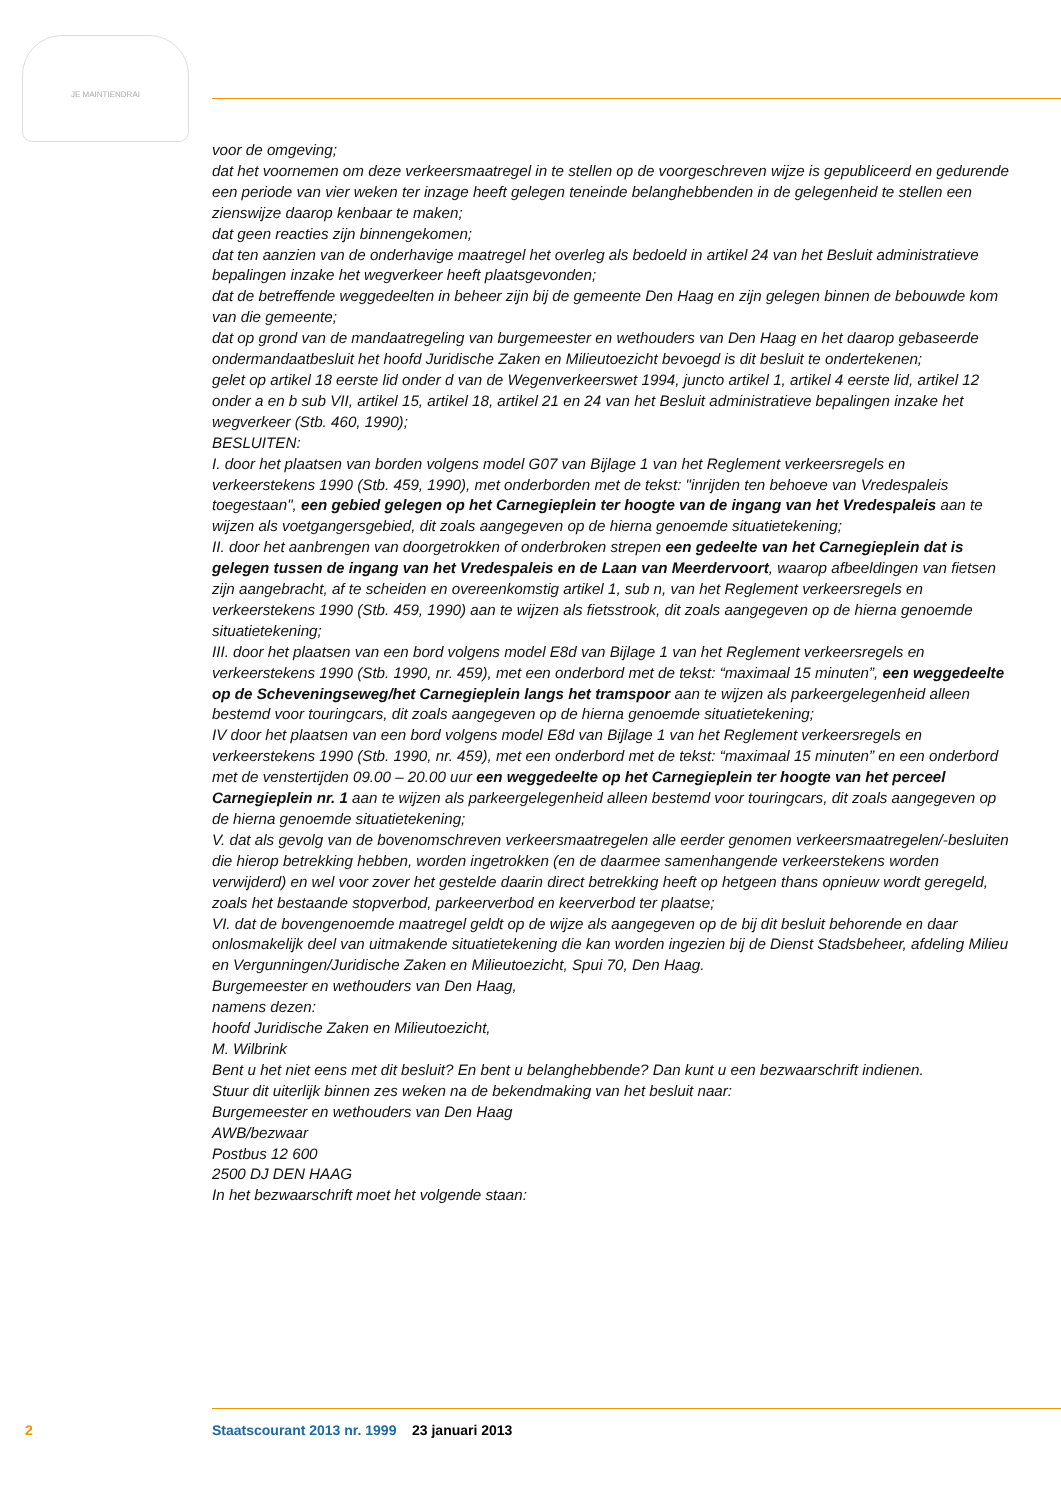JE MAINTIENDRAI
voor de omgeving;
dat het voornemen om deze verkeersmaatregel in te stellen op de voorgeschreven wijze is gepubliceerd en gedurende een periode van vier weken ter inzage heeft gelegen teneinde belanghebbenden in de gelegenheid te stellen een zienswijze daarop kenbaar te maken;
dat geen reacties zijn binnengekomen;
dat ten aanzien van de onderhavige maatregel het overleg als bedoeld in artikel 24 van het Besluit administratieve bepalingen inzake het wegverkeer heeft plaatsgevonden;
dat de betreffende weggedeelten in beheer zijn bij de gemeente Den Haag en zijn gelegen binnen de bebouwde kom van die gemeente;
dat op grond van de mandaatregeling van burgemeester en wethouders van Den Haag en het daarop gebaseerde ondermandaatbesluit het hoofd Juridische Zaken en Milieutoezicht bevoegd is dit besluit te ondertekenen;
gelet op artikel 18 eerste lid onder d van de Wegenverkeerswet 1994, juncto artikel 1, artikel 4 eerste lid, artikel 12 onder a en b sub VII, artikel 15, artikel 18, artikel 21 en 24 van het Besluit administratieve bepalingen inzake het wegverkeer (Stb. 460, 1990);
BESLUITEN:
I. door het plaatsen van borden volgens model G07 van Bijlage 1 van het Reglement verkeersregels en verkeerstekens 1990 (Stb. 459, 1990), met onderborden met de tekst: "inrijden ten behoeve van Vredespaleis toegestaan", een gebied gelegen op het Carnegieplein ter hoogte van de ingang van het Vredespaleis aan te wijzen als voetgangersgebied, dit zoals aangegeven op de hierna genoemde situatietekening;
II. door het aanbrengen van doorgetrokken of onderbroken strepen een gedeelte van het Carnegieplein dat is gelegen tussen de ingang van het Vredespaleis en de Laan van Meerdervoort, waarop afbeeldingen van fietsen zijn aangebracht, af te scheiden en overeenkomstig artikel 1, sub n, van het Reglement verkeersregels en verkeerstekens 1990 (Stb. 459, 1990) aan te wijzen als fietsstrook, dit zoals aangegeven op de hierna genoemde situatietekening;
III. door het plaatsen van een bord volgens model E8d van Bijlage 1 van het Reglement verkeersregels en verkeerstekens 1990 (Stb. 1990, nr. 459), met een onderbord met de tekst: “maximaal 15 minuten”, een weggedeelte op de Scheveningseweg/het Carnegieplein langs het tramspoor aan te wijzen als parkeergelegenheid alleen bestemd voor touringcars, dit zoals aangegeven op de hierna genoemde situatietekening;
IV door het plaatsen van een bord volgens model E8d van Bijlage 1 van het Reglement verkeersregels en verkeerstekens 1990 (Stb. 1990, nr. 459), met een onderbord met de tekst: “maximaal 15 minuten” en een onderbord met de venstertijden 09.00 – 20.00 uur een weggedeelte op het Carnegieplein ter hoogte van het perceel Carnegieplein nr. 1 aan te wijzen als parkeergelegenheid alleen bestemd voor touringcars, dit zoals aangegeven op de hierna genoemde situatietekening;
V. dat als gevolg van de bovenomschreven verkeersmaatregelen alle eerder genomen verkeersmaatregelen/-besluiten die hierop betrekking hebben, worden ingetrokken (en de daarmee samenhangende verkeerstekens worden verwijderd) en wel voor zover het gestelde daarin direct betrekking heeft op hetgeen thans opnieuw wordt geregeld, zoals het bestaande stopverbod, parkeerverbod en keerverbod ter plaatse;
VI. dat de bovengenoemde maatregel geldt op de wijze als aangegeven op de bij dit besluit behorende en daar onlosmakelijk deel van uitmakende situatietekening die kan worden ingezien bij de Dienst Stadsbeheer, afdeling Milieu en Vergunningen/Juridische Zaken en Milieutoezicht, Spui 70, Den Haag.
Burgemeester en wethouders van Den Haag,
namens dezen:
hoofd Juridische Zaken en Milieutoezicht,
M. Wilbrink
Bent u het niet eens met dit besluit? En bent u belanghebbende? Dan kunt u een bezwaarschrift indienen.
Stuur dit uiterlijk binnen zes weken na de bekendmaking van het besluit naar:
Burgemeester en wethouders van Den Haag
AWB/bezwaar
Postbus 12 600
2500 DJ DEN HAAG
In het bezwaarschrift moet het volgende staan:
2 Staatscourant 2013 nr. 1999 23 januari 2013